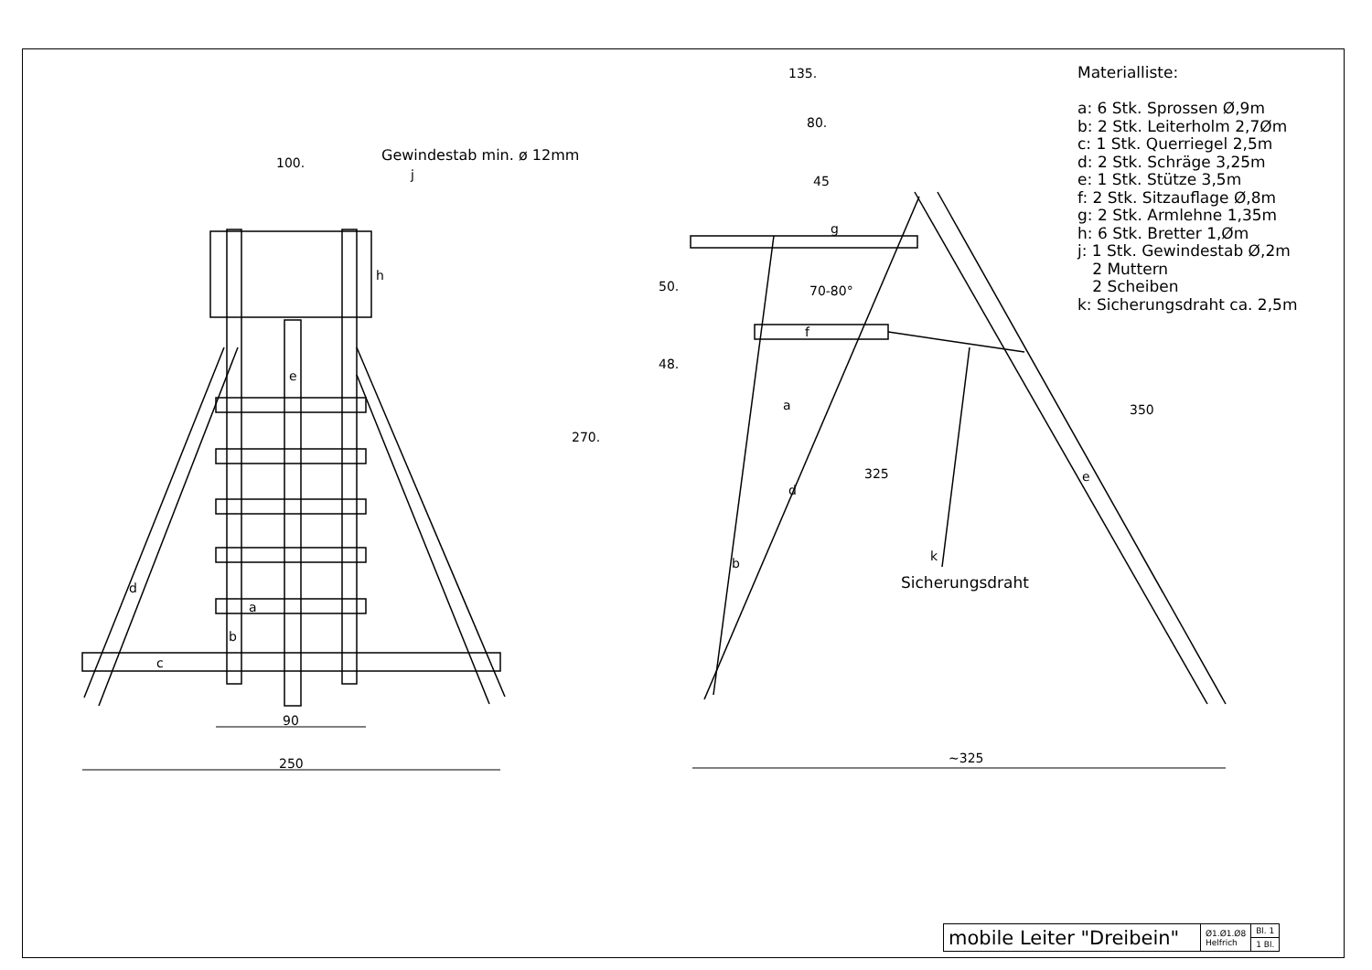Gewindestab min. ø 12mm
j
100.
h
e
d
a
b
c
90
250
135.
80.
45
g
f
a
b
d
e
k
Sicherungsdraht
~325
50.
48.
270.
325
350
70-80°
Materialliste: a: 6 Stk. Sprossen Ø,9m b: 2 Stk. Leiterholm 2,7Øm c: 1 Stk. Querriegel 2,5m d: 2 Stk. Schräge 3,25m e: 1 Stk. Stütze 3,5m f: 2 Stk. Sitzauflage Ø,8m g: 2 Stk. Armlehne 1,35m h: 6 Stk. Bretter 1,Øm j: 1 Stk. Gewindestab Ø,2m 2 Muttern 2 Scheiben k: Sicherungsdraht ca. 2,5m
| mobile Leiter "Dreibein" | Ø1.Ø1.Ø8 Helfrich | Bl. 1 |
| | | 1 Bl. |